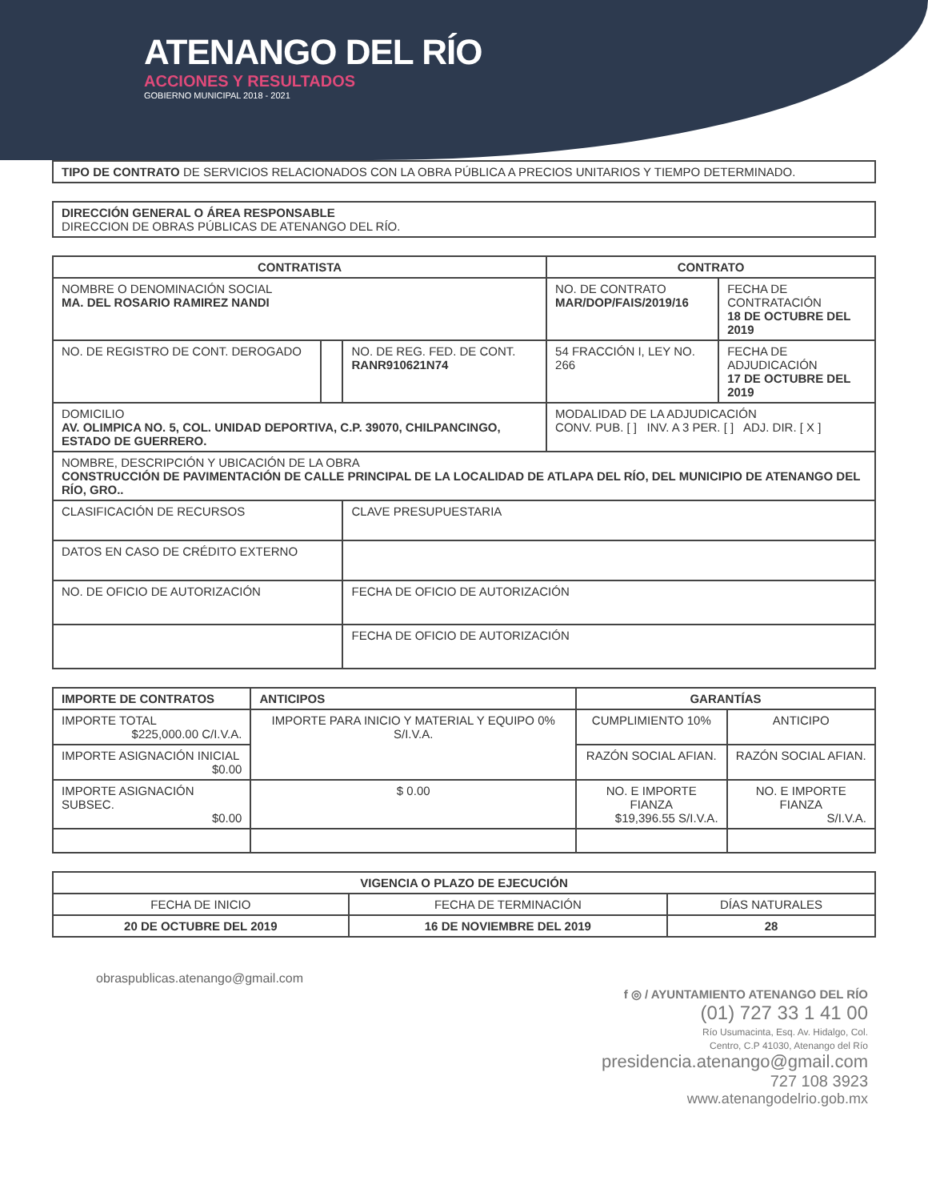ATENANGO DEL RÍO
ACCIONES Y RESULTADOS
GOBIERNO MUNICIPAL 2018 - 2021
TIPO DE CONTRATO DE SERVICIOS RELACIONADOS CON LA OBRA PÚBLICA A PRECIOS UNITARIOS Y TIEMPO DETERMINADO.
DIRECCIÓN GENERAL O ÁREA RESPONSABLE
DIRECCION DE OBRAS PÚBLICAS DE ATENANGO DEL RÍO.
| CONTRATISTA | | | CONTRATO | |
| --- | --- | --- | --- | --- |
| NOMBRE O DENOMINACIÓN SOCIAL MA. DEL ROSARIO RAMIREZ NANDI | | | NO. DE CONTRATO MAR/DOP/FAIS/2019/16 | FECHA DE CONTRATACIÓN 18 DE OCTUBRE DEL 2019 |
| NO. DE REGISTRO DE CONT. DEROGADO | | NO. DE REG. FED. DE CONT. RANR910621N74 | 54 FRACCIÓN I, LEY NO. 266 | FECHA DE ADJUDICACIÓN 17 DE OCTUBRE DEL 2019 |
| DOMICILIO AV. OLIMPICA NO. 5, COL. UNIDAD DEPORTIVA, C.P. 39070, CHILPANCINGO, ESTADO DE GUERRERO. | | | MODALIDAD DE LA ADJUDICACIÓN CONV. PUB. [ ] INV. A 3 PER. [ ] ADJ. DIR. [ X ] | |
| NOMBRE, DESCRIPCIÓN Y UBICACIÓN DE LA OBRA CONSTRUCCIÓN DE PAVIMENTACIÓN DE CALLE PRINCIPAL DE LA LOCALIDAD DE ATLAPA DEL RÍO, DEL MUNICIPIO DE ATENANGO DEL RÍO, GRO.. | | | | |
| CLASIFICACIÓN DE RECURSOS | | CLAVE PRESUPUESTARIA | | |
| DATOS EN CASO DE CRÉDITO EXTERNO | | | | |
| NO. DE OFICIO DE AUTORIZACIÓN | | FECHA DE OFICIO DE AUTORIZACIÓN | | |
| | | FECHA DE OFICIO DE AUTORIZACIÓN | | |
| IMPORTE DE CONTRATOS | ANTICIPOS | GARANTÍAS | |
| --- | --- | --- | --- |
| IMPORTE TOTAL $225,000.00 C/I.V.A. | IMPORTE PARA INICIO Y MATERIAL Y EQUIPO 0% S/I.V.A. | CUMPLIMIENTO 10% | ANTICIPO |
| IMPORTE ASIGNACIÓN INICIAL $0.00 | | RAZÓN SOCIAL AFIAN. | RAZÓN SOCIAL AFIAN. |
| IMPORTE ASIGNACIÓN SUBSEC. $0.00 | $ 0.00 | NO. E IMPORTE FIANZA $19,396.55 S/I.V.A. | NO. E IMPORTE FIANZA S/I.V.A. |
| VIGENCIA O PLAZO DE EJECUCIÓN | | |
| --- | --- | --- |
| FECHA DE INICIO | FECHA DE TERMINACIÓN | DÍAS NATURALES |
| 20 DE OCTUBRE DEL 2019 | 16 DE NOVIEMBRE DEL 2019 | 28 |
obraspublicas.atenango@gmail.com
f ◎ / AYUNTAMIENTO ATENANGO DEL RÍO
(01) 727 33 1 41 00
Río Usumacinta, Esq. Av. Hidalgo, Col.
Centro, C.P 41030, Atenango del Río
presidencia.atenango@gmail.com
727 108 3923
www.atenangodelrio.gob.mx